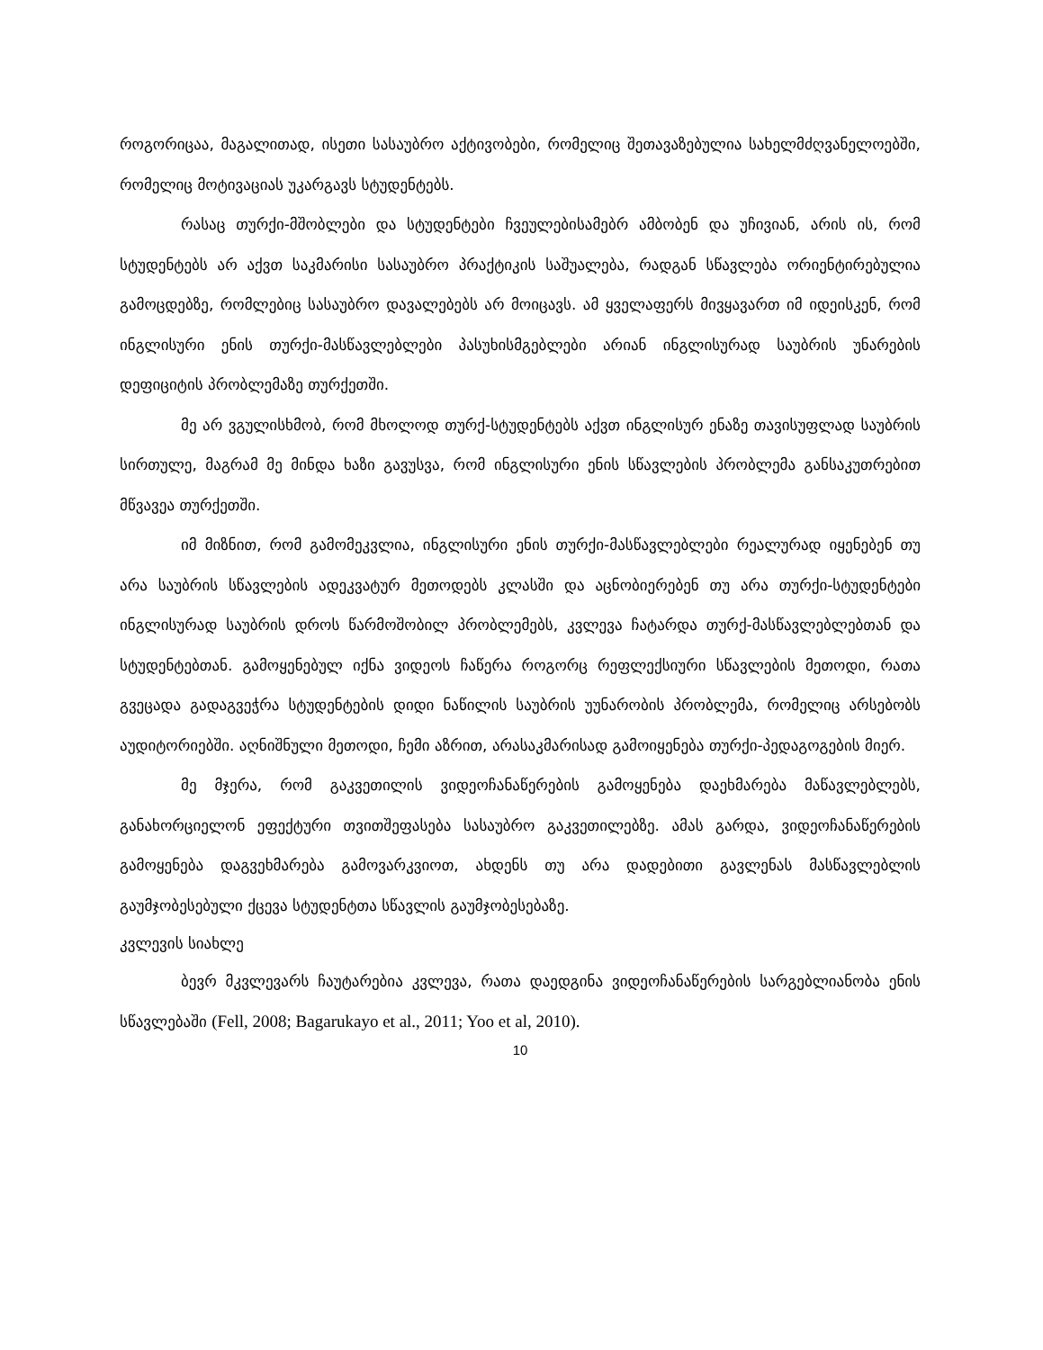როგორიცაა, მაგალითად, ისეთი სასაუბრო აქტივობები, რომელიც შეთავაზებულია სახელმძღვანელოებში, რომელიც მოტივაციას უკარგავს სტუდენტებს.
რასაც თურქი-მშობლები და სტუდენტები ჩვეულებისამებრ ამბობენ და უჩივიან, არის ის, რომ სტუდენტებს არ აქვთ საკმარისი სასაუბრო პრაქტიკის საშუალება, რადგან სწავლება ორიენტირებულია გამოცდებზე, რომლებიც სასაუბრო დავალებებს არ მოიცავს. ამ ყველაფერს მივყავართ იმ იდეისკენ, რომ ინგლისური ენის თურქი-მასწავლებლები პასუხისმგებლები არიან ინგლისურად საუბრის უნარების დეფიციტის პრობლემაზე თურქეთში.
მე არ ვგულისხმობ, რომ მხოლოდ თურქ-სტუდენტებს აქვთ ინგლისურ ენაზე თავისუფლად საუბრის სირთულე, მაგრამ მე მინდა ხაზი გავუსვა, რომ ინგლისური ენის სწავლების პრობლემა განსაკუთრებით მწვავეა თურქეთში.
იმ მიზნით, რომ გამომეკვლია, ინგლისური ენის თურქი-მასწავლებლები რეალურად იყენებენ თუ არა საუბრის სწავლების ადეკვატურ მეთოდებს კლასში და აცნობიერებენ თუ არა თურქი-სტუდენტები ინგლისურად საუბრის დროს წარმოშობილ პრობლემებს, კვლევა ჩატარდა თურქ-მასწავლებლებთან და სტუდენტებთან. გამოყენებულ იქნა ვიდეოს ჩაწერა როგორც რეფლექსიური სწავლების მეთოდი, რათა გვეცადა გადაგვეჭრა სტუდენტების დიდი ნაწილის საუბრის უუნარობის პრობლემა, რომელიც არსებობს აუდიტორიებში. აღნიშნული მეთოდი, ჩემი აზრით, არასაკმარისად გამოიყენება თურქი-პედაგოგების მიერ.
მე მჯერა, რომ გაკვეთილის ვიდეოჩანაწერების გამოყენება დაეხმარება მაწავლებლებს, განახორციელონ ეფექტური თვითშეფასება სასაუბრო გაკვეთილებზე. ამას გარდა, ვიდეოჩანაწერების გამოყენება დაგვეხმარება გამოვარკვიოთ, ახდენს თუ არა დადებითი გავლენას მასწავლებლის გაუმჯობესებული ქცევა სტუდენტთა სწავლის გაუმჯობესებაზე.
კვლევის სიახლე
ბევრ მკვლევარს ჩაუტარებია კვლევა, რათა დაედგინა ვიდეოჩანაწერების სარგებლიანობა ენის სწავლებაში (Fell, 2008; Bagarukayo et al., 2011; Yoo et al, 2010).
10